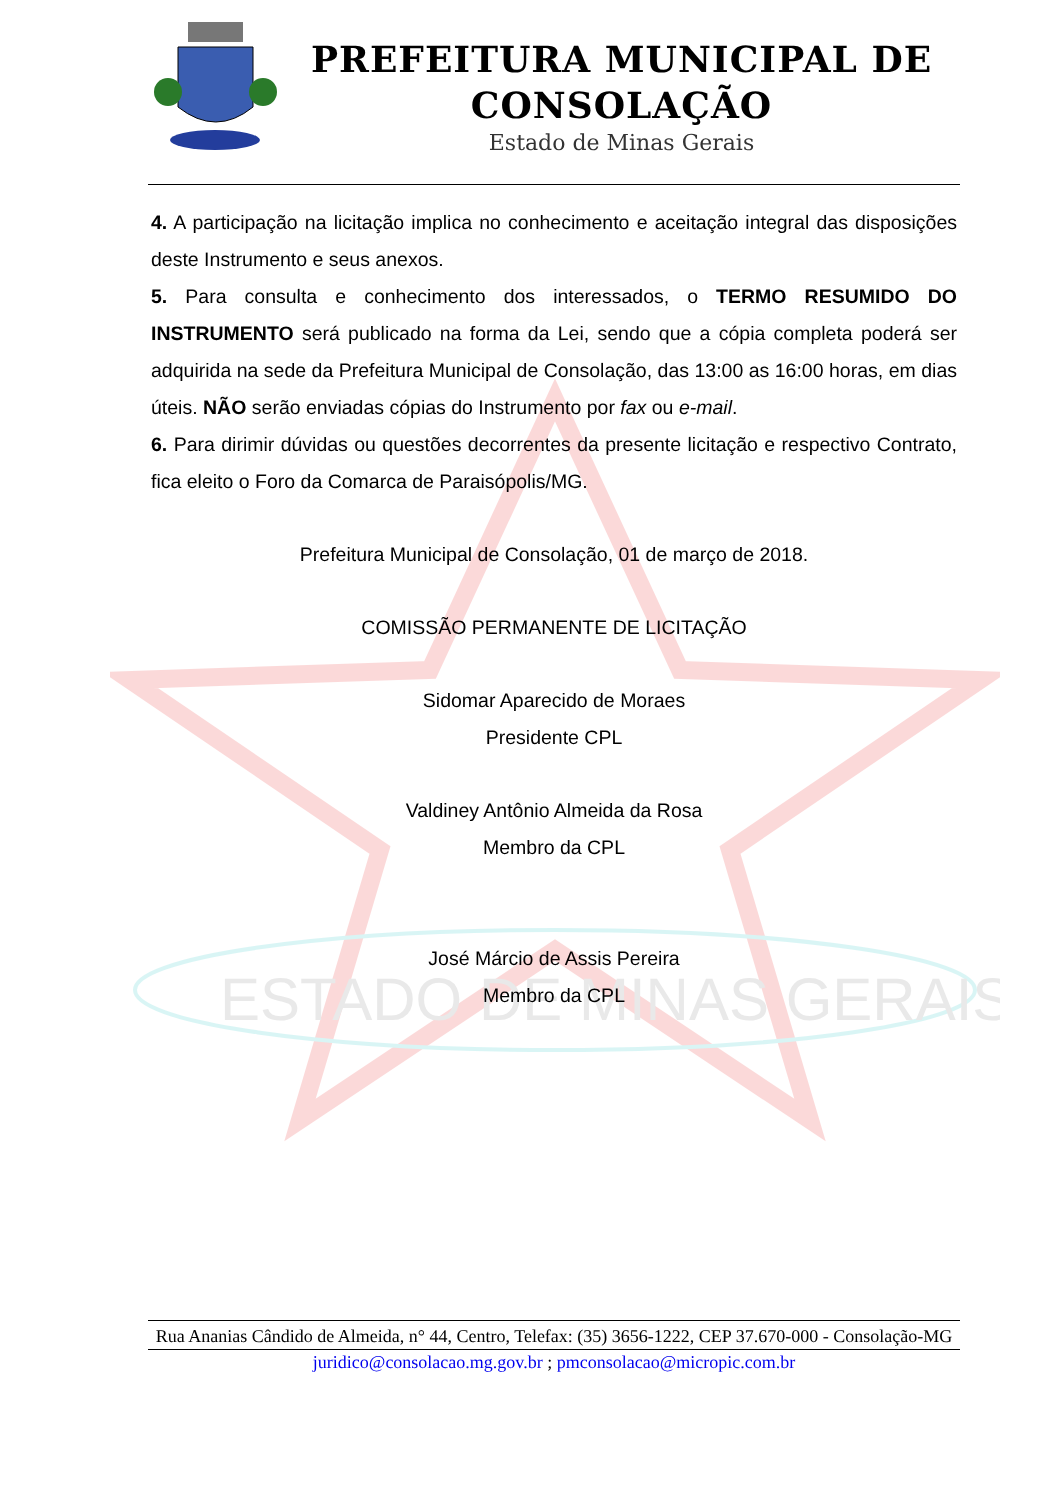ESTADO DE MINAS GERAIS
PREFEITURA MUNICIPAL DE CONSOLAÇÃO
Estado de Minas Gerais
4. A participação na licitação implica no conhecimento e aceitação integral das disposições deste Instrumento e seus anexos.
5. Para consulta e conhecimento dos interessados, o TERMO RESUMIDO DO INSTRUMENTO será publicado na forma da Lei, sendo que a cópia completa poderá ser adquirida na sede da Prefeitura Municipal de Consolação, das 13:00 as 16:00 horas, em dias úteis. NÃO serão enviadas cópias do Instrumento por fax ou e-mail.
6. Para dirimir dúvidas ou questões decorrentes da presente licitação e respectivo Contrato, fica eleito o Foro da Comarca de Paraisópolis/MG.
Prefeitura Municipal de Consolação, 01 de março de 2018.
COMISSÃO PERMANENTE DE LICITAÇÃO
Sidomar Aparecido de Moraes
Presidente CPL
Valdiney Antônio Almeida da Rosa
Membro da CPL
José Márcio de Assis Pereira
Membro da CPL
Rua Ananias Cândido de Almeida, n° 44, Centro, Telefax: (35) 3656-1222, CEP 37.670-000 - Consolação-MG
juridico@consolacao.mg.gov.br ; pmconsolacao@micropic.com.br